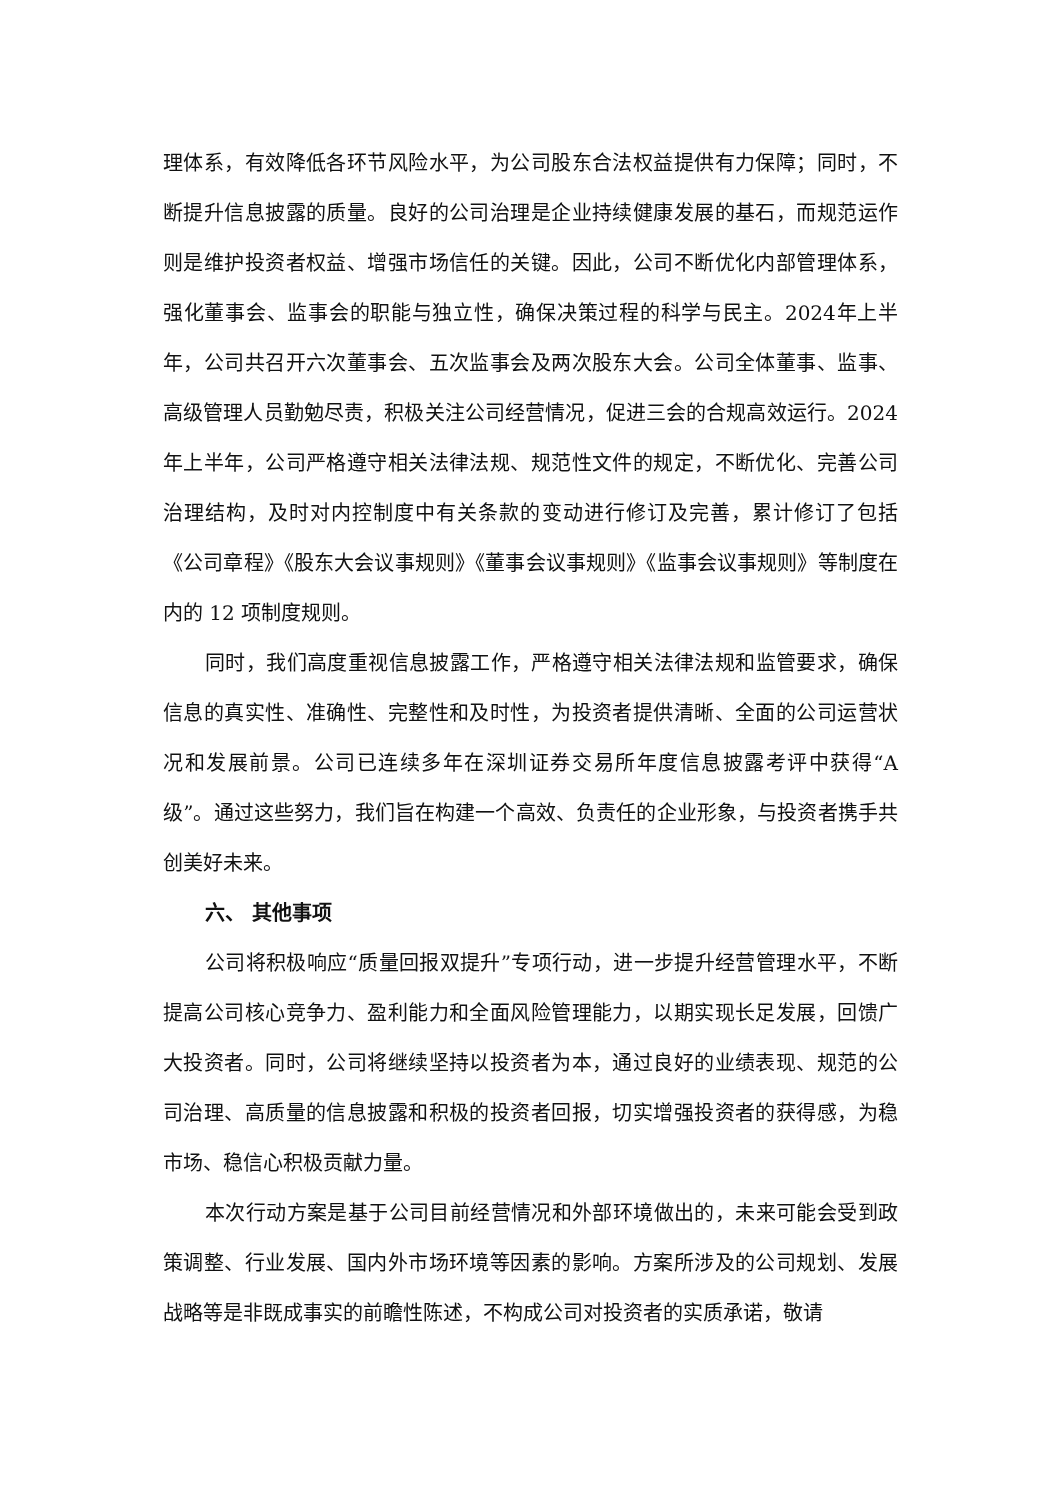理体系，有效降低各环节风险水平，为公司股东合法权益提供有力保障；同时，不断提升信息披露的质量。良好的公司治理是企业持续健康发展的基石，而规范运作则是维护投资者权益、增强市场信任的关键。因此，公司不断优化内部管理体系，强化董事会、监事会的职能与独立性，确保决策过程的科学与民主。2024年上半年，公司共召开六次董事会、五次监事会及两次股东大会。公司全体董事、监事、高级管理人员勤勉尽责，积极关注公司经营情况，促进三会的合规高效运行。2024 年上半年，公司严格遵守相关法律法规、规范性文件的规定，不断优化、完善公司治理结构，及时对内控制度中有关条款的变动进行修订及完善，累计修订了包括《公司章程》《股东大会议事规则》《董事会议事规则》《监事会议事规则》等制度在内的 12 项制度规则。
同时，我们高度重视信息披露工作，严格遵守相关法律法规和监管要求，确保信息的真实性、准确性、完整性和及时性，为投资者提供清晰、全面的公司运营状况和发展前景。公司已连续多年在深圳证券交易所年度信息披露考评中获得“A 级”。通过这些努力，我们旨在构建一个高效、负责任的企业形象，与投资者携手共创美好未来。
六、 其他事项
公司将积极响应“质量回报双提升”专项行动，进一步提升经营管理水平，不断提高公司核心竞争力、盈利能力和全面风险管理能力，以期实现长足发展，回馈广大投资者。同时，公司将继续坚持以投资者为本，通过良好的业绩表现、规范的公司治理、高质量的信息披露和积极的投资者回报，切实增强投资者的获得感，为稳市场、稳信心积极贡献力量。
本次行动方案是基于公司目前经营情况和外部环境做出的，未来可能会受到政策调整、行业发展、国内外市场环境等因素的影响。方案所涉及的公司规划、发展战略等是非既成事实的前瞻性陈述，不构成公司对投资者的实质承诺，敬请